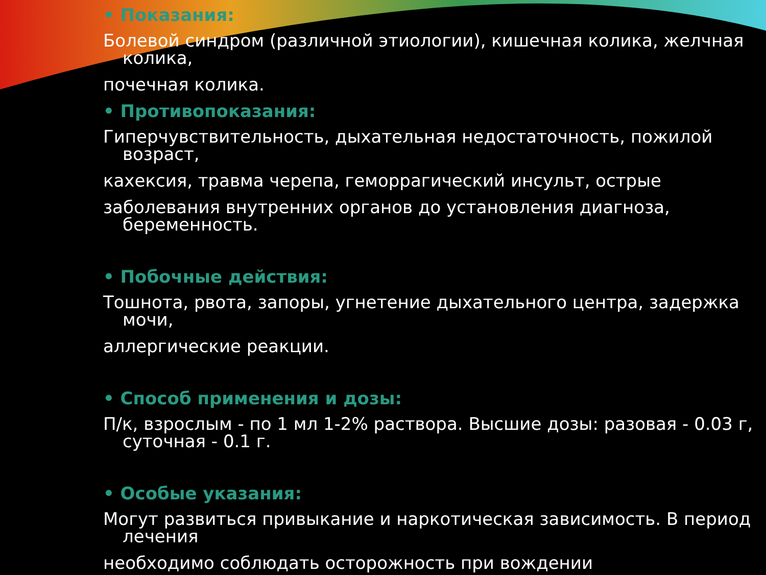• Показания:
Болевой синдром (различной этиологии), кишечная колика, желчная колика,
почечная колика.
• Противопоказания:
Гиперчувствительность, дыхательная недостаточность, пожилой возраст,
кахексия, травма черепа, геморрагический инсульт, острые
заболевания внутренних органов до установления диагноза, беременность.
• Побочные действия:
Тошнота, рвота, запоры, угнетение дыхательного центра, задержка мочи,
аллергические реакции.
• Способ применения и дозы:
П/к, взрослым - по 1 мл 1-2% раствора. Высшие дозы: разовая - 0.03 г, суточная - 0.1 г.
• Особые указания:
Могут развиться привыкание и наркотическая зависимость. В период лечения
необходимо соблюдать осторожность при вождении